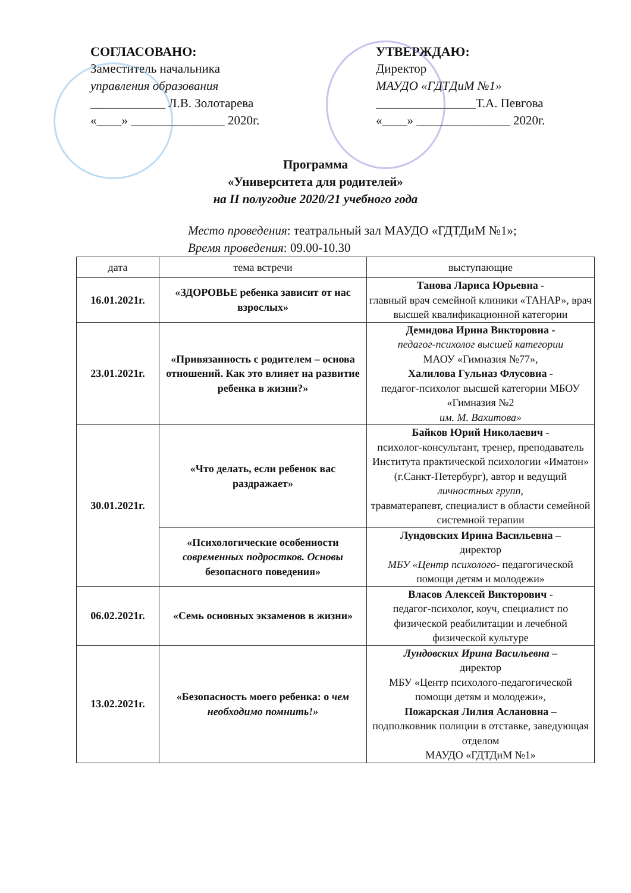СОГЛАСОВАНО:
Заместитель начальника
управления образования
____________ Л.В. Золотарева
«____» _______________ 2020г.
УТВЕРЖДАЮ:
Директор
МАУДО «ГДТДиМ №1»
________________Т.А. Певгова
«____» _______________ 2020г.
Программа
«Университета для родителей»
на II полугодие 2020/21 учебного года
Место проведения: театральный зал МАУДО «ГДТДиМ №1»;
Время проведения: 09.00-10.30
| дата | тема встречи | выступающие |
| --- | --- | --- |
| 16.01.2021г. | «ЗДОРОВЬЕ ребенка зависит от нас взрослых» | Танова Лариса Юрьевна - главный врач семейной клиники «ТАНАР», врач высшей квалификационной категории |
| 23.01.2021г. | «Привязанность с родителем – основа отношений. Как это влияет на развитие ребенка в жизни?» | Демидова Ирина Викторовна - педагог-психолог высшей категории МАОУ «Гимназия №77», Халилова Гульназ Флусовна - педагог-психолог высшей категории МБОУ «Гимназия №2 им. М. Вахитова» |
| 30.01.2021г. | «Что делать, если ребенок вас раздражает» | Байков Юрий Николаевич - психолог-консультант, тренер, преподаватель Института практической психологии «Иматон» (г.Санкт-Петербург), автор и ведущий личностных групп, травматерапевт, специалист в области семейной системной терапии |
| | «Психологические особенности современных подростков. Основы безопасного поведения» | Лундовских Ирина Васильевна – директор МБУ «Центр психолого- педагогической помощи детям и молодежи» |
| 06.02.2021г. | «Семь основных экзаменов в жизни» | Власов Алексей Викторович - педагог-психолог, коуч, специалист по физической реабилитации и лечебной физической культуре |
| 13.02.2021г. | «Безопасность моего ребенка: о чем необходимо помнить!» | Лундовских Ирина Васильевна – директор МБУ «Центр психолого-педагогической помощи детям и молодежи», Пожарская Лилия Аслановна – подполковник полиции в отставке, заведующая отделом МАУДО «ГДТДиМ №1» |